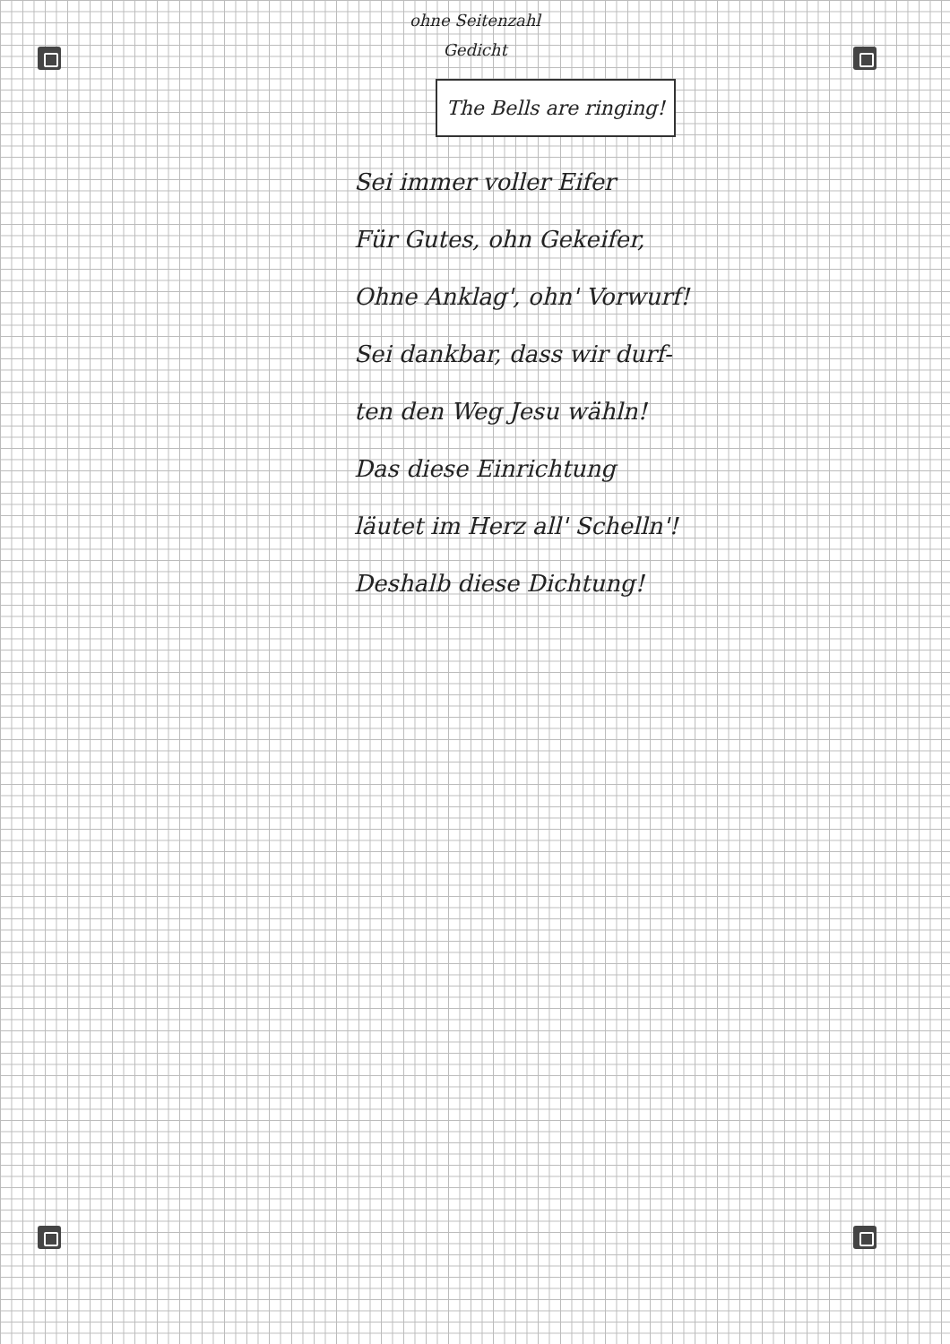ohne Seitenzahl
Gedicht
The Bells are ringing!
Sei immer voller Eifer
Für Gutes, ohn Gekeifer,
Ohne Anklag', ohn' Vorwurf!
Sei dankbar, dass wir durf-
ten den Weg Jesu wähln!
Das diese Einrichtung
läutet im Herz all' Schelln'!
Deshalb diese Dichtung!